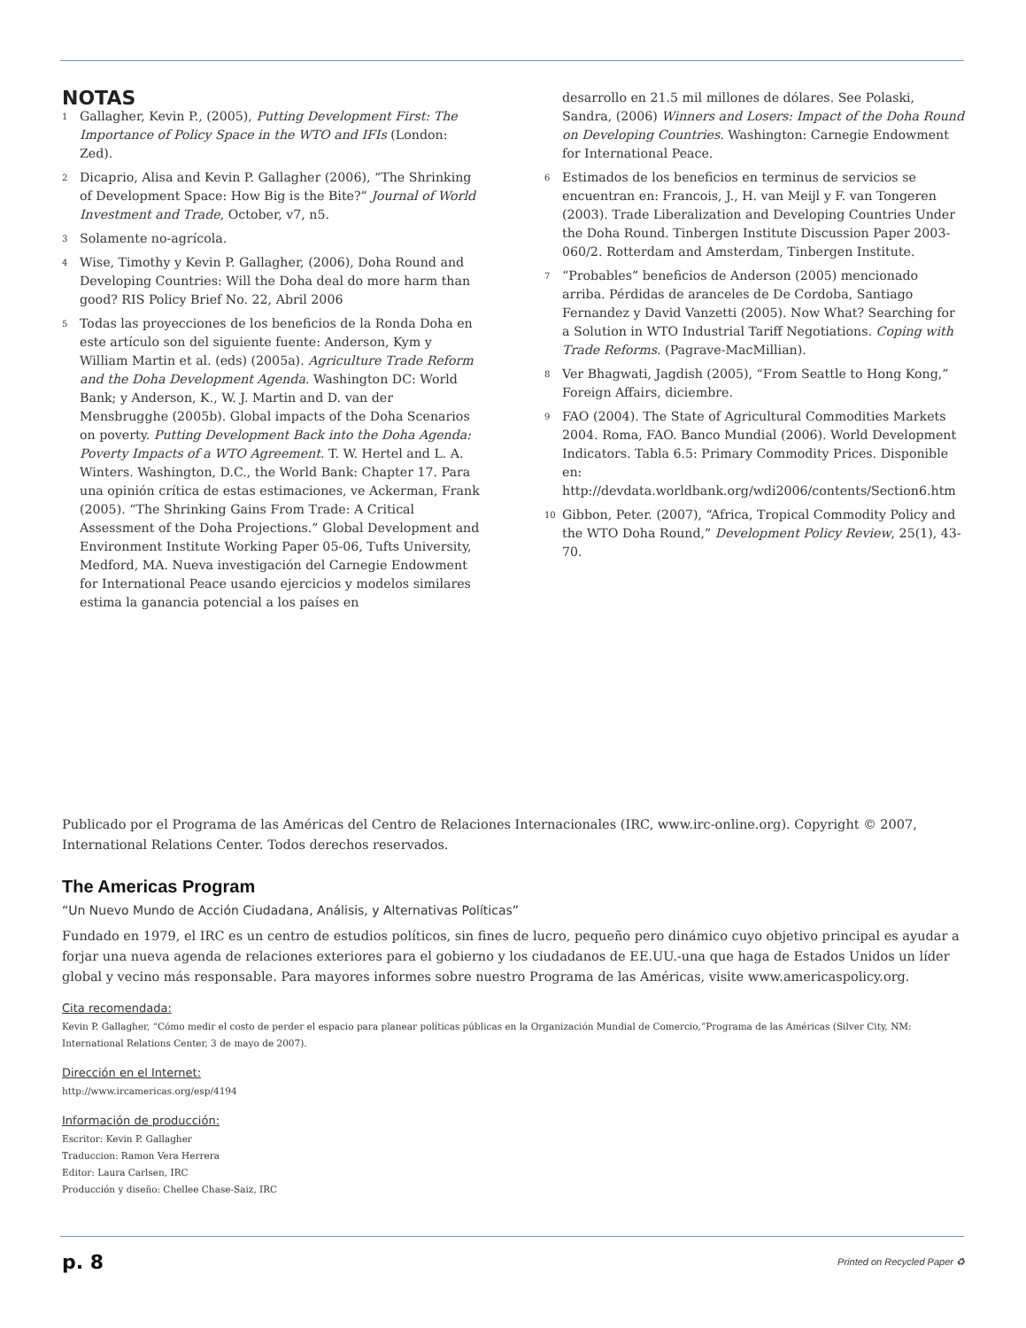NOTAS
<sup>1</sup>
Gallagher, Kevin P., (2005), Putting Development First: The Importance of Policy Space in the WTO and IFIs (London: Zed).
<sup>2</sup>
Dicaprio, Alisa and Kevin P. Gallagher (2006), “The Shrinking of Development Space: How Big is the Bite?” Journal of World Investment and Trade, October, v7, n5.
<sup>3</sup>
Solamente no-agrícola.
<sup>4</sup>
Wise, Timothy y Kevin P. Gallagher, (2006), Doha Round and Developing Countries: Will the Doha deal do more harm than good? RIS Policy Brief No. 22, Abril 2006
<sup>5</sup>
Todas las proyecciones de los beneficios de la Ronda Doha en este artículo son del siguiente fuente: Anderson, Kym y William Martin et al. (eds) (2005a). Agriculture Trade Reform and the Doha Development Agenda. Washington DC: World Bank; y Anderson, K., W. J. Martin and D. van der Mensbrugghe (2005b). Global impacts of the Doha Scenarios on poverty. Putting Development Back into the Doha Agenda: Poverty Impacts of a WTO Agreement. T. W. Hertel and L. A. Winters. Washington, D.C., the World Bank: Chapter 17. Para una opinión crítica de estas estimaciones, ve Ackerman, Frank (2005). “The Shrinking Gains From Trade: A Critical Assessment of the Doha Projections.” Global Development and Environment Institute Working Paper 05-06, Tufts University, Medford, MA. Nueva investigación del Carnegie Endowment for International Peace usando ejercicios y modelos similares estima la ganancia potencial a los países en
desarrollo en 21.5 mil millones de dólares. See Polaski, Sandra, (2006) Winners and Losers: Impact of the Doha Round on Developing Countries. Washington: Carnegie Endowment for International Peace.
<sup>6</sup>
Estimados de los beneficios en terminus de servicios se encuentran en: Francois, J., H. van Meijl y F. van Tongeren (2003). Trade Liberalization and Developing Countries Under the Doha Round. Tinbergen Institute Discussion Paper 2003-060/2. Rotterdam and Amsterdam, Tinbergen Institute.
<sup>7</sup>
“Probables” beneficios de Anderson (2005) mencionado arriba. Pérdidas de aranceles de De Cordoba, Santiago Fernandez y David Vanzetti (2005). Now What? Searching for a Solution in WTO Industrial Tariff Negotiations. Coping with Trade Reforms. (Pagrave-MacMillian).
<sup>8</sup>
Ver Bhagwati, Jagdish (2005), “From Seattle to Hong Kong,” Foreign Affairs, diciembre.
<sup>9</sup>
FAO (2004). The State of Agricultural Commodities Markets 2004. Roma, FAO. Banco Mundial (2006). World Development Indicators. Tabla 6.5: Primary Commodity Prices. Disponible en: http://devdata.worldbank.org/wdi2006/contents/Section6.htm
<sup>10</sup>
Gibbon, Peter. (2007), “Africa, Tropical Commodity Policy and the WTO Doha Round,” Development Policy Review, 25(1), 43-70.
Publicado por el Programa de las Américas del Centro de Relaciones Internacionales (IRC, www.irc-online.org). Copyright © 2007, International Relations Center. Todos derechos reservados.
The Americas Program
“Un Nuevo Mundo de Acción Ciudadana, Análisis, y Alternativas Políticas”
Fundado en 1979, el IRC es un centro de estudios políticos, sin fines de lucro, pequeño pero dinámico cuyo objetivo principal es ayudar a forjar una nueva agenda de relaciones exteriores para el gobierno y los ciudadanos de EE.UU.-una que haga de Estados Unidos un líder global y vecino más responsable. Para mayores informes sobre nuestro Programa de las Américas, visite www.americaspolicy.org.
Cita recomendada:
Kevin P. Gallagher, “Cómo medir el costo de perder el espacio para planear políticas públicas en la Organización Mundial de Comercio,”Programa de las Américas (Silver City, NM: International Relations Center, 3 de mayo de 2007).
Dirección en el Internet:
http://www.ircamericas.org/esp/4194
Información de producción:
Escritor: Kevin P. Gallagher
Traduccion: Ramon Vera Herrera
Editor: Laura Carlsen, IRC
Producción y diseño: Chellee Chase-Saiz, IRC
p. 8 Printed on Recycled Paper ♻